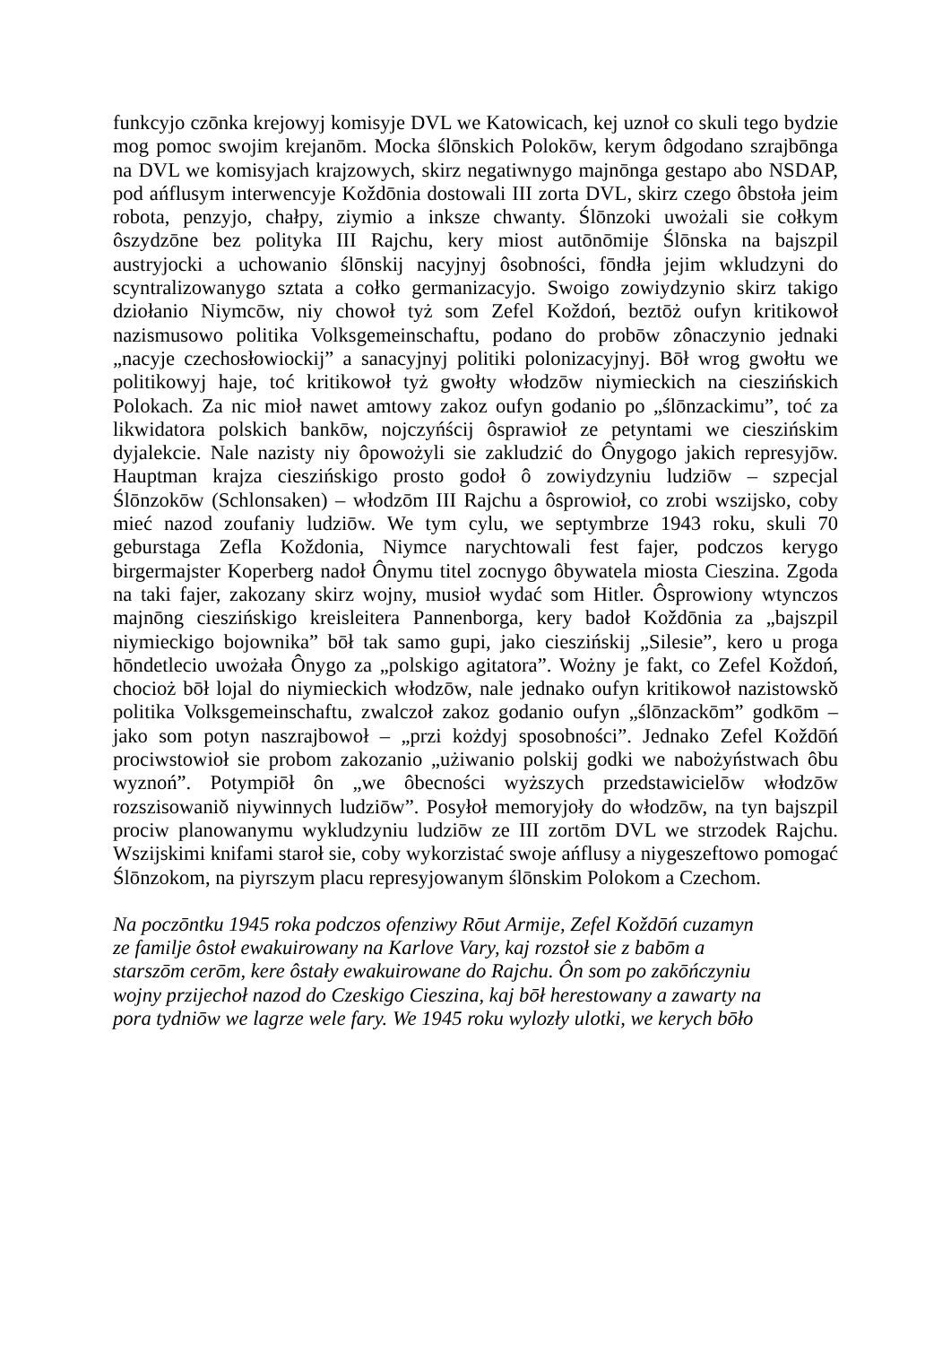funkcyjo czōnka krejowyj komisyje DVL we Katowicach, kej uznoł co skuli tego bydzie mog pomoc swojim krejanōm. Mocka ślōnskich Polokōw, kerym ôdgodano szrajbōnga na DVL we komisyjach krajzowych, skirz negatiwnygo majnōnga gestapo abo NSDAP, pod ańflusym interwencyje Koždōnia dostowali III zorta DVL, skirz czego ôbstoła jeim robota, penzyjo, chałpy, ziymio a inksze chwanty. Ślōnzoki uwożali sie cołkym ôszydzōne bez polityka III Rajchu, kery miost autōnōmije Ślōnska na bajszpil austryjocki a uchowanio ślōnskij nacyjnyj ôsobności, fōndła jejim wkludzyni do scyntralizowanygo sztata a cołko germanizacyjo. Swoigo zowiydzynio skirz takigo dziołanio Niymcōw, niy chowoł tyż som Zefel Koždoń, beztōż oufyn kritikowoł nazismusowo politika Volksgemeinschaftu, podano do probōw zônaczynio jednaki „nacyje czechosłowiockij” a sanacyjnyj politiki polonizacyjnyj. Bōł wrog gwołtu we politikowyj haje, toć kritikowoł tyż gwołty włodzōw niymieckich na cieszińskich Polokach. Za nic mioł nawet amtowy zakoz oufyn godanio po „ślōnzackimu”, toć za likwidatora polskich bankōw, nojczyńścij ôsprawioł ze petyntami we cieszińskim dyjalekcie. Nale nazisty niy ôpowożyli sie zakludzić do Ônygogo jakich represyjōw. Hauptman krajza cieszińskigo prosto godoł ô zowiydzyniu ludziōw – szpecjal Ślōnzokōw (Schlonsaken) – włodzōm III Rajchu a ôsprowioł, co zrobi wszijsko, coby mieć nazod zoufaniy ludziōw. We tym cylu, we septymbrze 1943 roku, skuli 70 geburstaga Zefla Koždonia, Niymce narychtowali fest fajer, podczos kerygo birgermajster Koperberg nadoł Ônymu titel zocnygo ôbywatela miosta Cieszina. Zgoda na taki fajer, zakozany skirz wojny, musioł wydać som Hitler. Ôsprowiony wtynczos majnōng cieszińskigo kreisleitera Pannenborga, kery badoł Koždōnia za „bajszpil niymieckigo bojownika” bōł tak samo gupi, jako cieszińskij „Silesie”, kero u proga hōndetlecio uwożała Ônygo za „polskigo agitatora”. Wożny je fakt, co Zefel Koždoń, chocioż bōł lojal do niymieckich włodzōw, nale jednako oufyn kritikowoł nazistowskŏ politika Volksgemeinschaftu, zwalczoł zakoz godanio oufyn „ślōnzackōm” godkōm – jako som potyn naszrajbowoł – „przi kożdyj sposobności”. Jednako Zefel Koždōń prociwstowioł sie probom zakozanio „użiwanio polskij godki we nabożyństwach ôbu wyznoń”. Potympiōł ôn „we ôbecności wyższych przedstawicielōw włodzōw rozszisowaniŏ niywinnych ludziōw”. Posyłoł memoryjoły do włodzōw, na tyn bajszpil prociw planowanymu wykludzyniu ludziōw ze III zortōm DVL we strzodek Rajchu. Wszijskimi knifami staroł sie, coby wykorzistać swoje ańflusy a niygeszeftowo pomogać Ślōnzokom, na piyrszym placu represyjowanym ślōnskim Polokom a Czechom.
Na poczōntku 1945 roka podczos ofenziwy Rōut Armije, Zefel Koždōń cuzamyn
ze familje ôstoł ewakuirowany na Karlove Vary, kaj rozstoł sie z babōm a
starszōm cerōm, kere ôstały ewakuirowane do Rajchu. Ôn som po zakōńczyniu
wojny przijechoł nazod do Czeskigo Cieszina, kaj bōł herestowany a zawarty na
pora tydniōw we lagrze wele fary. We 1945 roku wylozły ulotki, we kerych bōło